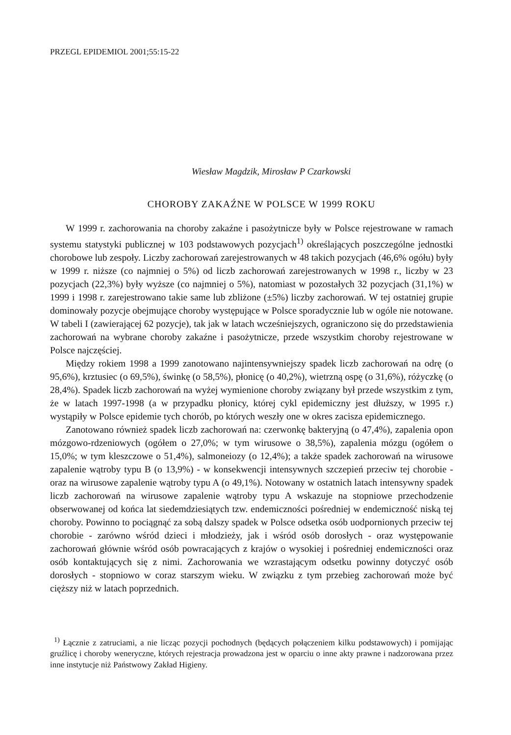PRZEGL EPIDEMIOL 2001;55:15-22
Wiesław Magdzik, Mirosław P Czarkowski
CHOROBY ZAKAŹNE W POLSCE W 1999 ROKU
W 1999 r. zachorowania na choroby zakaźne i pasożytnicze były w Polsce rejestrowane w ramach systemu statystyki publicznej w 103 podstawowych pozycjach<sup>1)</sup> określających poszczególne jednostki chorobowe lub zespoły. Liczby zachorowań zarejestrowanych w 48 takich pozycjach (46,6% ogółu) były w 1999 r. niższe (co najmniej o 5%) od liczb zachorowań zarejestrowanych w 1998 r., liczby w 23 pozycjach (22,3%) były wyższe (co najmniej o 5%), natomiast w pozostałych 32 pozycjach (31,1%) w 1999 i 1998 r. zarejestrowano takie same lub zbliżone (±5%) liczby zachorowań. W tej ostatniej grupie dominowały pozycje obejmujące choroby występujące w Polsce sporadycznie lub w ogóle nie notowane. W tabeli I (zawierającej 62 pozycje), tak jak w latach wcześniejszych, ograniczono się do przedstawienia zachorowań na wybrane choroby zakaźne i pasożytnicze, przede wszystkim choroby rejestrowane w Polsce najczęściej.
Między rokiem 1998 a 1999 zanotowano najintensywniejszy spadek liczb zachorowań na odrę (o 95,6%), krztusiec (o 69,5%), świnkę (o 58,5%), płonicę (o 40,2%), wietrzną ospę (o 31,6%), różyczkę (o 28,4%). Spadek liczb zachorowań na wyżej wymienione choroby związany był przede wszystkim z tym, że w latach 1997-1998 (a w przypadku płonicy, której cykl epidemiczny jest dłuższy, w 1995 r.) wystąpiły w Polsce epidemie tych chorób, po których weszły one w okres zacisza epidemicznego.
Zanotowano również spadek liczb zachorowań na: czerwonkę bakteryjną (o 47,4%), zapalenia opon mózgowo-rdzeniowych (ogółem o 27,0%; w tym wirusowe o 38,5%), zapalenia mózgu (ogółem o 15,0%; w tym kleszczowe o 51,4%), salmoneiozy (o 12,4%); a także spadek zachorowań na wirusowe zapalenie wątroby typu B (o 13,9%) - w konsekwencji intensywnych szczepień przeciw tej chorobie - oraz na wirusowe zapalenie wątroby typu A (o 49,1%). Notowany w ostatnich latach intensywny spadek liczb zachorowań na wirusowe zapalenie wątroby typu A wskazuje na stopniowe przechodzenie obserwowanej od końca lat siedemdziesiątych tzw. endemiczności pośredniej w endemiczność niską tej choroby. Powinno to pociągnąć za sobą dalszy spadek w Polsce odsetka osób uodpornionych przeciw tej chorobie - zarówno wśród dzieci i młodzieży, jak i wśród osób dorosłych - oraz występowanie zachorowań głównie wśród osób powracających z krajów o wysokiej i pośredniej endemiczności oraz osób kontaktujących się z nimi. Zachorowania we wzrastającym odsetku powinny dotyczyć osób dorosłych - stopniowo w coraz starszym wieku. W związku z tym przebieg zachorowań może być cięższy niż w latach poprzednich.
<sup>1)</sup> Łącznie z zatruciami, a nie licząc pozycji pochodnych (będących połączeniem kilku podstawowych) i pomijając gruźlicę i choroby weneryczne, których rejestracja prowadzona jest w oparciu o inne akty prawne i nadzorowana przez inne instytucje niż Państwowy Zakład Higieny.